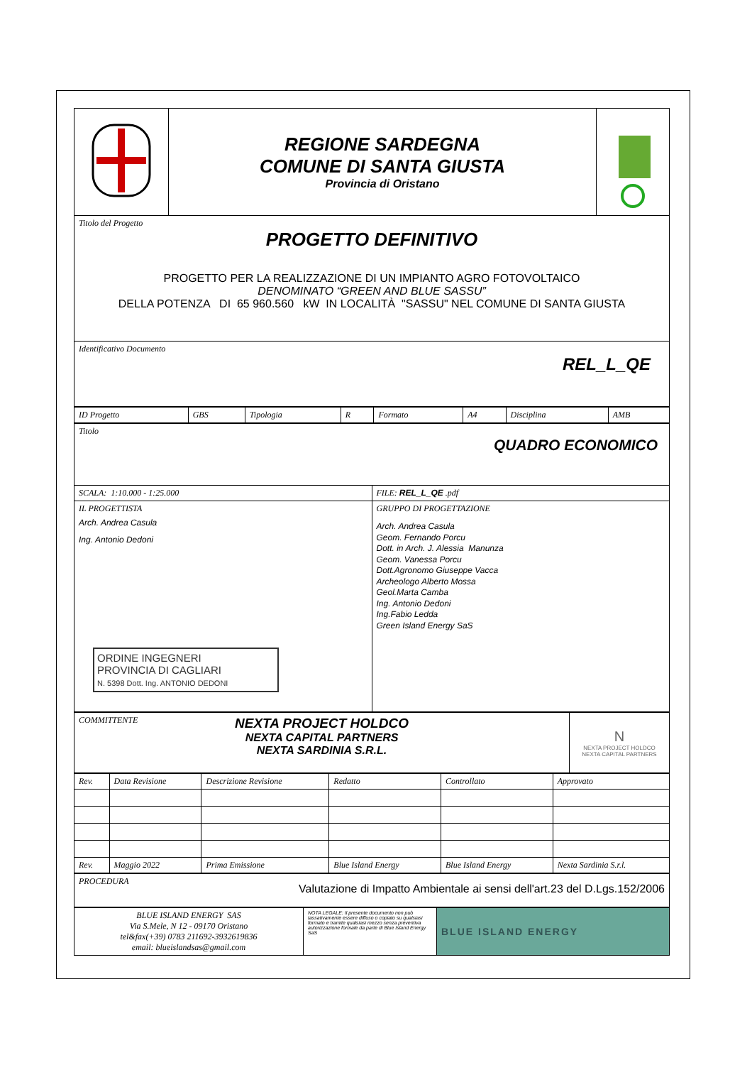| | REGIONE SARDEGNA COMUNE DI SANTA GIUSTA Provincia di Oristano | |
| Titolo del Progetto PROGETTO DEFINITIVO PROGETTO PER LA REALIZZAZIONE DI UN IMPIANTO AGRO FOTOVOLTAICO DENOMINATO “GREEN AND BLUE SASSU” DELLA POTENZA DI 65 960.560 kW IN LOCALITÀ "SASSU" NEL COMUNE DI SANTA GIUSTA |
| Identificativo Documento REL_L_QE |
| ID Progetto | GBS | Tipologia | R | Formato | A4 | Disciplina | AMB |
| Titolo QUADRO ECONOMICO | |
| SCALA: 1:10.000 - 1:25.000 | FILE: REL_L_QE .pdf |
| IL PROGETTISTA Arch. Andrea Casula Ing. Antonio Dedoni ORDINE INGEGNERI PROVINCIA DI CAGLIARI N. 5398 Dott. Ing. ANTONIO DEDONI | GRUPPO DI PROGETTAZIONE Arch. Andrea Casula Geom. Fernando Porcu Dott. in Arch. J. Alessia Manunza Geom. Vanessa Porcu Dott.Agronomo Giuseppe Vacca Archeologo Alberto Mossa Geol.Marta Camba Ing. Antonio Dedoni Ing.Fabio Ledda Green Island Energy SaS |
| COMMITTENTE NEXTA PROJECT HOLDCO NEXTA CAPITAL PARTNERS NEXTA SARDINIA S.R.L. | N NEXTA PROJECT HOLDCO NEXTA CAPITAL PARTNERS |
| Rev. | Data Revisione | Descrizione Revisione | Redatto | Controllato | Approvato |
| Rev. | Maggio 2022 | Prima Emissione | Blue Island Energy | Blue Island Energy | Nexta Sardinia S.r.l. |
| PROCEDURA Valutazione di Impatto Ambientale ai sensi dell'art.23 del D.Lgs.152/2006 |
| BLUE ISLAND ENERGY SAS Via S.Mele, N 12 - 09170 Oristano tel&fax(+39) 0783 211692-3932619836 email: blueislandsas@gmail.com | NOTA LEGALE: Il presente documento non può tassativamente essere diffuso o copiato su qualsiasi formato e tramite qualsiasi mezzo senza preventiva autorizzazione formale da parte di Blue Island Energy SaS | BLUE ISLAND ENERGY |